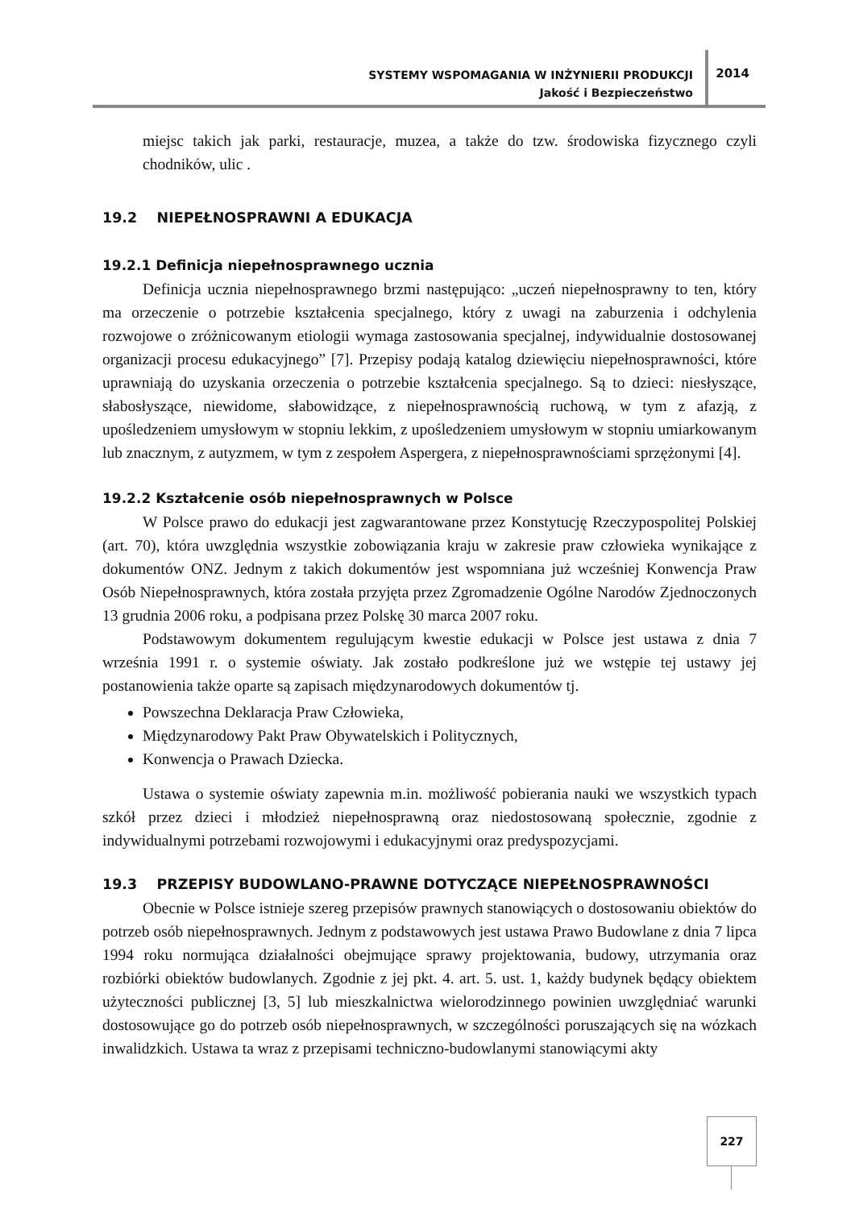SYSTEMY WSPOMAGANIA W INŻYNIERII PRODUKCJI
Jakość i Bezpieczeństwo
2014
miejsc takich jak parki, restauracje, muzea, a także do tzw. środowiska fizycznego czyli chodników, ulic .
19.2 NIEPEŁNOSPRAWNI A EDUKACJA
19.2.1 Definicja niepełnosprawnego ucznia
Definicja ucznia niepełnosprawnego brzmi następująco: „uczeń niepełnosprawny to ten, który ma orzeczenie o potrzebie kształcenia specjalnego, który z uwagi na zaburzenia i odchylenia rozwojowe o zróżnicowanym etiologii wymaga zastosowania specjalnej, indywidualnie dostosowanej organizacji procesu edukacyjnego” [7]. Przepisy podają katalog dziewięciu niepełnosprawności, które uprawniają do uzyskania orzeczenia o potrzebie kształcenia specjalnego. Są to dzieci: niesłyszące, słabosłyszące, niewidome, słabowidzące, z niepełnosprawnością ruchową, w tym z afazją, z upośledzeniem umysłowym w stopniu lekkim, z upośledzeniem umysłowym w stopniu umiarkowanym lub znacznym, z autyzmem, w tym z zespołem Aspergera, z niepełnosprawnościami sprzężonymi [4].
19.2.2 Kształcenie osób niepełnosprawnych w Polsce
W Polsce prawo do edukacji jest zagwarantowane przez Konstytucję Rzeczypospolitej Polskiej (art. 70), która uwzględnia wszystkie zobowiązania kraju w zakresie praw człowieka wynikające z dokumentów ONZ. Jednym z takich dokumentów jest wspomniana już wcześniej Konwencja Praw Osób Niepełnosprawnych, która została przyjęta przez Zgromadzenie Ogólne Narodów Zjednoczonych 13 grudnia 2006 roku, a podpisana przez Polskę 30 marca 2007 roku.
Podstawowym dokumentem regulującym kwestie edukacji w Polsce jest ustawa z dnia 7 września 1991 r. o systemie oświaty. Jak zostało podkreślone już we wstępie tej ustawy jej postanowienia także oparte są zapisach międzynarodowych dokumentów tj.
Powszechna Deklaracja Praw Człowieka,
Międzynarodowy Pakt Praw Obywatelskich i Politycznych,
Konwencja o Prawach Dziecka.
Ustawa o systemie oświaty zapewnia m.in. możliwość pobierania nauki we wszystkich typach szkół przez dzieci i młodzież niepełnosprawną oraz niedostosowaną społecznie, zgodnie z indywidualnymi potrzebami rozwojowymi i edukacyjnymi oraz predyspozycjami.
19.3 PRZEPISY BUDOWLANO-PRAWNE DOTYCZĄCE NIEPEŁNOSPRAWNOŚCI
Obecnie w Polsce istnieje szereg przepisów prawnych stanowiących o dostosowaniu obiektów do potrzeb osób niepełnosprawnych. Jednym z podstawowych jest ustawa Prawo Budowlane z dnia 7 lipca 1994 roku normująca działalności obejmujące sprawy projektowania, budowy, utrzymania oraz rozbiórki obiektów budowlanych. Zgodnie z jej pkt. 4. art. 5. ust. 1, każdy budynek będący obiektem użyteczności publicznej [3, 5] lub mieszkalnictwa wielorodzinnego powinien uwzględniać warunki dostosowujące go do potrzeb osób niepełnosprawnych, w szczególności poruszających się na wózkach inwalidzkich. Ustawa ta wraz z przepisami techniczno-budowlanymi stanowiącymi akty
227